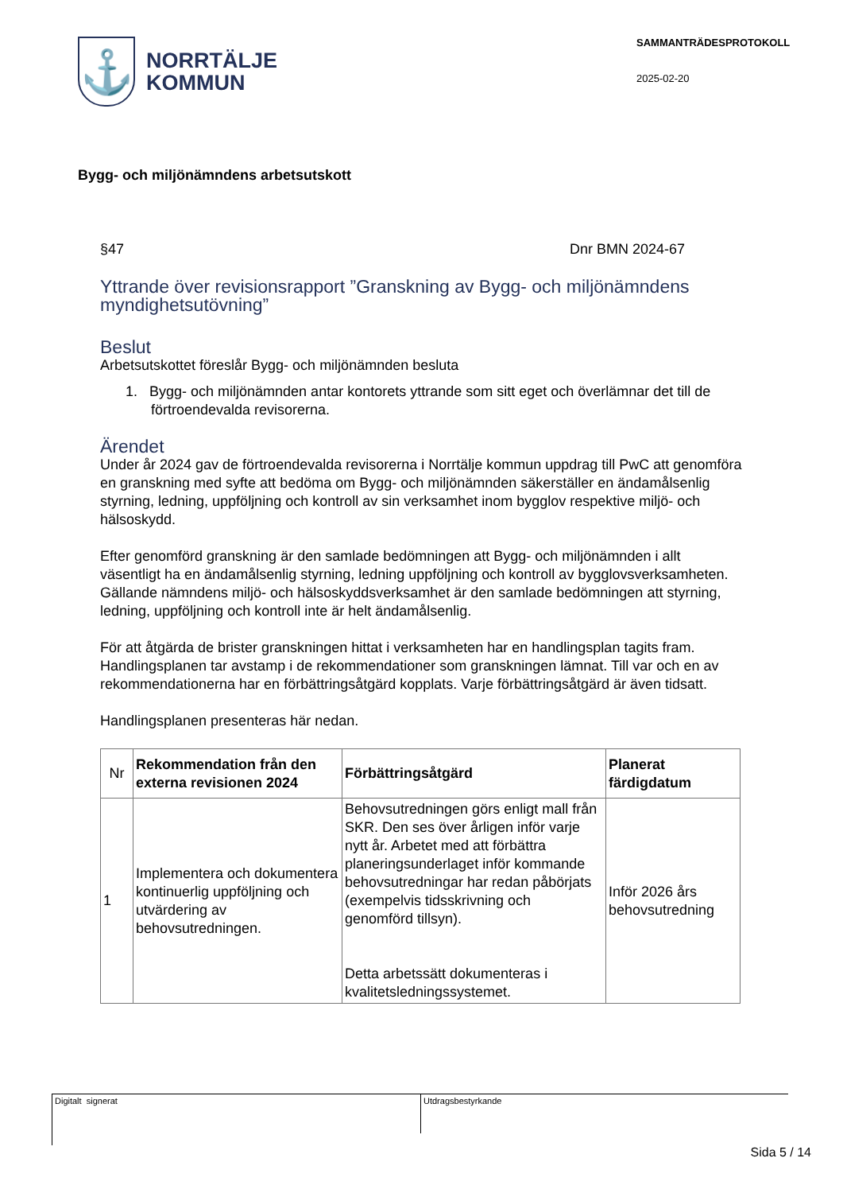⚓
NORRTÄLJE
KOMMUN
SAMMANTRÄDESPROTOKOLL
2025-02-20
Bygg- och miljönämndens arbetsutskott
§47 Dnr BMN 2024-67
Yttrande över revisionsrapport ”Granskning av Bygg- och miljönämndens myndighetsutövning”
Beslut
Arbetsutskottet föreslår Bygg- och miljönämnden besluta
1. Bygg- och miljönämnden antar kontorets yttrande som sitt eget och överlämnar det till de förtroendevalda revisorerna.
Ärendet
Under år 2024 gav de förtroendevalda revisorerna i Norrtälje kommun uppdrag till PwC att genomföra en granskning med syfte att bedöma om Bygg- och miljönämnden säkerställer en ändamålsenlig styrning, ledning, uppföljning och kontroll av sin verksamhet inom bygglov respektive miljö- och hälsoskydd.
Efter genomförd granskning är den samlade bedömningen att Bygg- och miljönämnden i allt väsentligt ha en ändamålsenlig styrning, ledning uppföljning och kontroll av bygglovsverksamheten. Gällande nämndens miljö- och hälsoskyddsverksamhet är den samlade bedömningen att styrning, ledning, uppföljning och kontroll inte är helt ändamålsenlig.
För att åtgärda de brister granskningen hittat i verksamheten har en handlingsplan tagits fram. Handlingsplanen tar avstamp i de rekommendationer som granskningen lämnat. Till var och en av rekommendationerna har en förbättringsåtgärd kopplats. Varje förbättringsåtgärd är även tidsatt.
Handlingsplanen presenteras här nedan.
| Nr | Rekommendation från den externa revisionen 2024 | Förbättringsåtgärd | Planerat färdigdatum |
| 1 | Implementera och dokumentera kontinuerlig uppföljning och utvärdering av behovsutredningen. | Behovsutredningen görs enligt mall från SKR. Den ses över årligen inför varje nytt år. Arbetet med att förbättra planeringsunderlaget inför kommande behovsutredningar har redan påbörjats (exempelvis tidsskrivning och genomförd tillsyn). Detta arbetssätt dokumenteras i kvalitetsledningssystemet. | Inför 2026 års behovsutredning |
Digitalt signerat
Utdragsbestyrkande
Sida 5 / 14